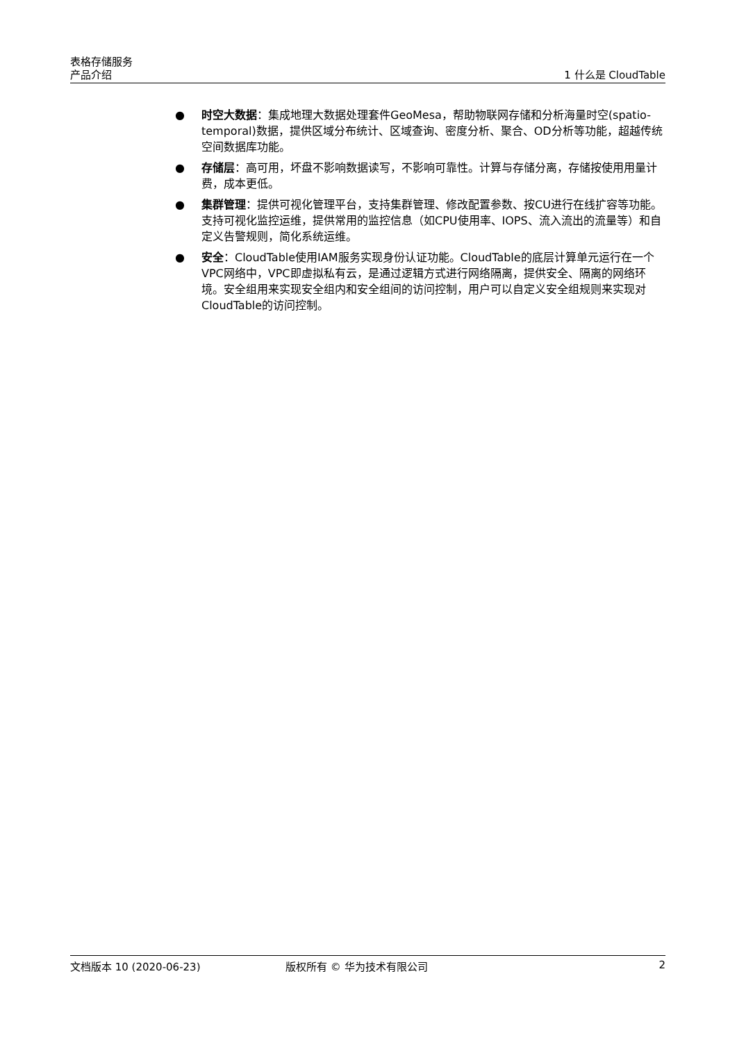表格存储服务
产品介绍 1 什么是 CloudTable
● 时空大数据：集成地理大数据处理套件GeoMesa，帮助物联网存储和分析海量时空(spatio-temporal)数据，提供区域分布统计、区域查询、密度分析、聚合、OD分析等功能，超越传统空间数据库功能。
● 存储层：高可用，坏盘不影响数据读写，不影响可靠性。计算与存储分离，存储按使用用量计费，成本更低。
● 集群管理：提供可视化管理平台，支持集群管理、修改配置参数、按CU进行在线扩容等功能。支持可视化监控运维，提供常用的监控信息（如CPU使用率、IOPS、流入流出的流量等）和自定义告警规则，简化系统运维。
● 安全：CloudTable使用IAM服务实现身份认证功能。CloudTable的底层计算单元运行在一个VPC网络中，VPC即虚拟私有云，是通过逻辑方式进行网络隔离，提供安全、隔离的网络环境。安全组用来实现安全组内和安全组间的访问控制，用户可以自定义安全组规则来实现对CloudTable的访问控制。
文档版本 10 (2020-06-23) 版权所有 © 华为技术有限公司 2